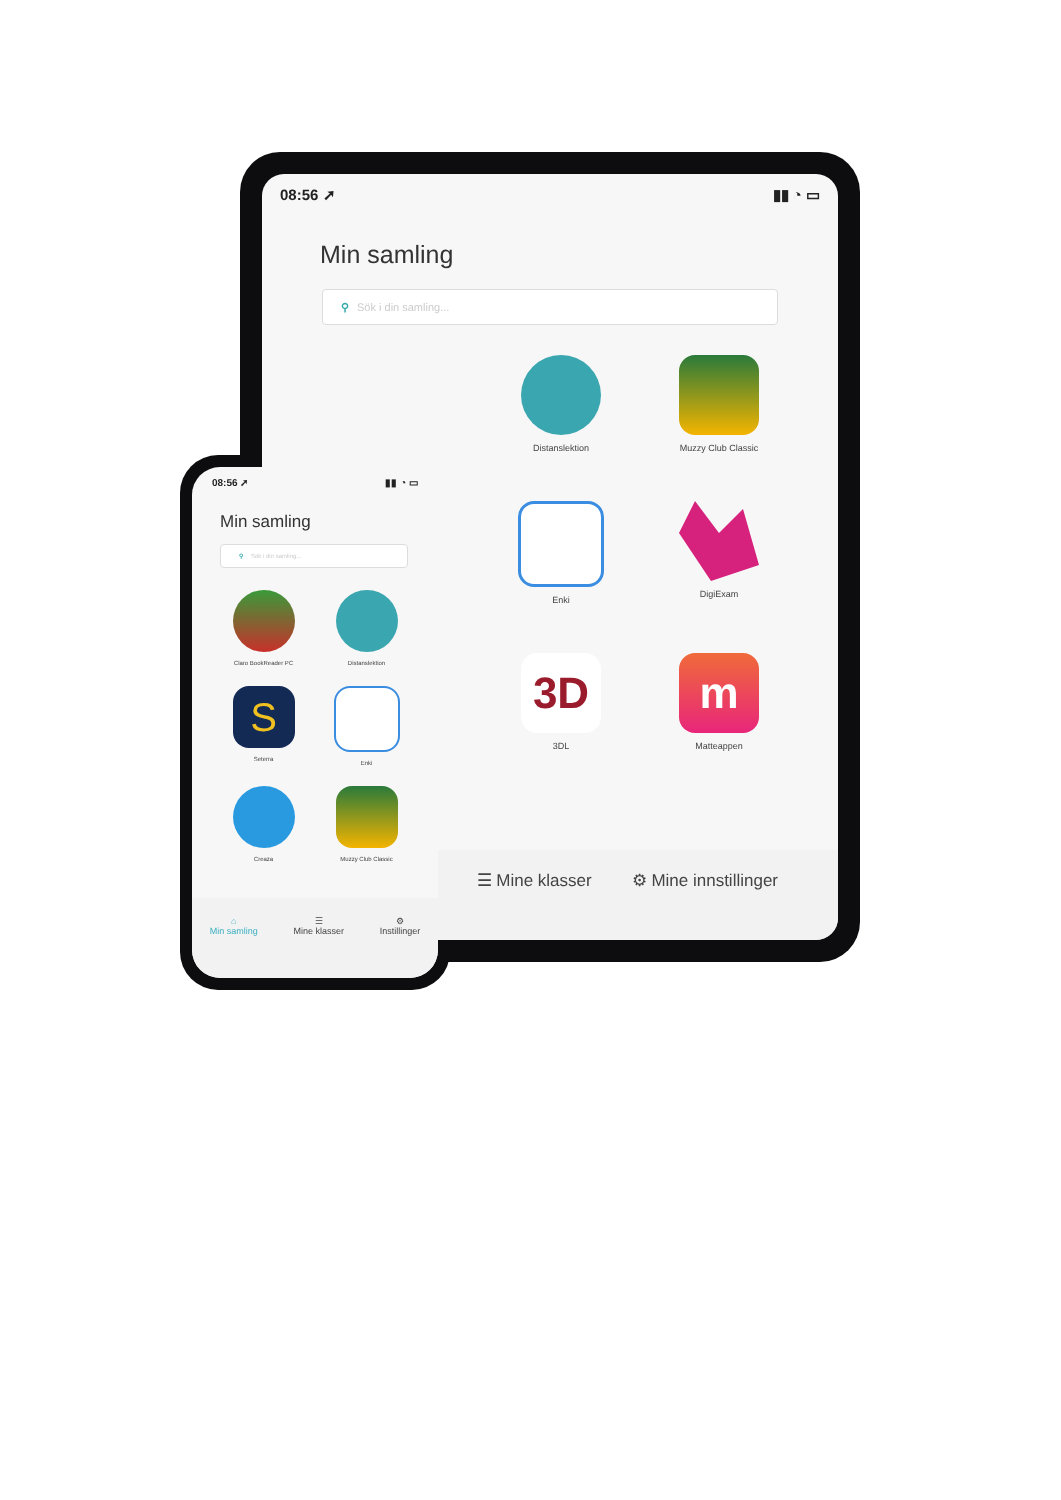08:56 ➚ ▮▮ ◔ ▭
Min samling
⚲ Sök i din samling...
Distanslektion
Muzzy Club Classic
Enki
DigiExam
3D
3DL
m
Matteappen
☰ Mine klasser ⚙ Mine innstillinger
08:56 ➚ ▮▮ ◔ ▭
Min samling
⚲ Sök i din samling...
Claro BookReader PC
Distanslektion
S
Seterra
Enki
Creaza
Muzzy Club Classic
⌂
Min samling
☰
Mine klasser
⚙
Instillinger